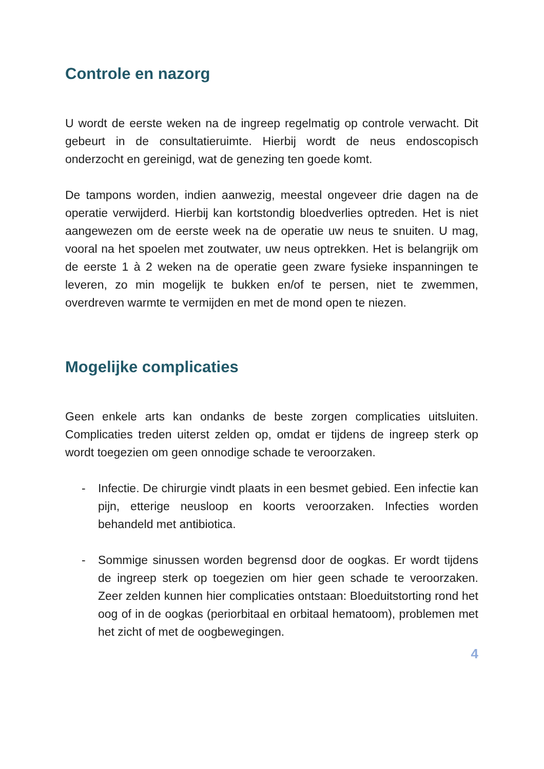Controle en nazorg
U wordt de eerste weken na de ingreep regelmatig op controle verwacht. Dit gebeurt in de consultatieruimte. Hierbij wordt de neus endoscopisch onderzocht en gereinigd, wat de genezing ten goede komt.
De tampons worden, indien aanwezig, meestal ongeveer drie dagen na de operatie verwijderd. Hierbij kan kortstondig bloedverlies optreden. Het is niet aangewezen om de eerste week na de operatie uw neus te snuiten. U mag, vooral na het spoelen met zoutwater, uw neus optrekken. Het is belangrijk om de eerste 1 à 2 weken na de operatie geen zware fysieke inspanningen te leveren, zo min mogelijk te bukken en/of te persen, niet te zwemmen, overdreven warmte te vermijden en met de mond open te niezen.
Mogelijke complicaties
Geen enkele arts kan ondanks de beste zorgen complicaties uitsluiten. Complicaties treden uiterst zelden op, omdat er tijdens de ingreep sterk op wordt toegezien om geen onnodige schade te veroorzaken.
- Infectie. De chirurgie vindt plaats in een besmet gebied. Een infectie kan pijn, etterige neusloop en koorts veroorzaken. Infecties worden behandeld met antibiotica.
- Sommige sinussen worden begrensd door de oogkas. Er wordt tijdens de ingreep sterk op toegezien om hier geen schade te veroorzaken. Zeer zelden kunnen hier complicaties ontstaan: Bloeduitstorting rond het oog of in de oogkas (periorbitaal en orbitaal hematoom), problemen met het zicht of met de oogbewegingen.
4